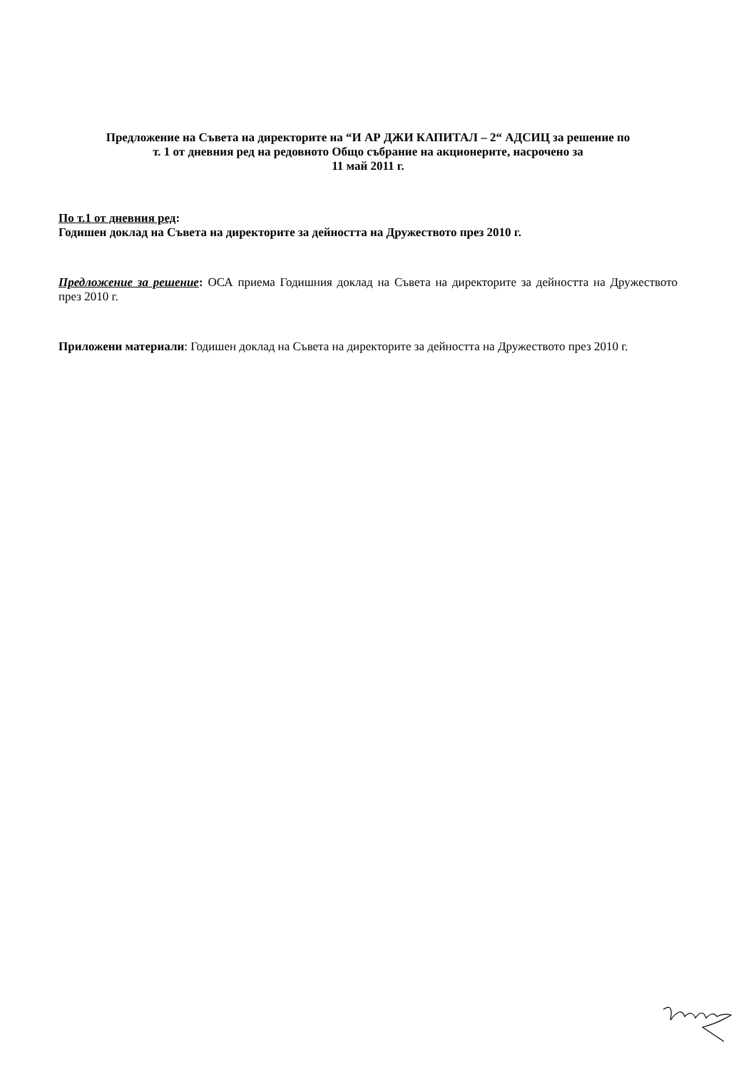Предложение на Съвета на директорите на “И АР ДЖИ КАПИТАЛ – 2“ АДСИЦ за решение по
т. 1 от дневния ред на редовното Общо събрание на акционерите, насрочено за
11 май 2011 г.
По т.1 от дневния ред:
Годишен доклад на Съвета на директорите за дейността на Дружеството през 2010 г.
Предложение за решение: ОСА приема Годишния доклад на Съвета на директорите за дейността на Дружеството през 2010 г.
Приложени материали: Годишен доклад на Съвета на директорите за дейността на Дружеството през 2010 г.